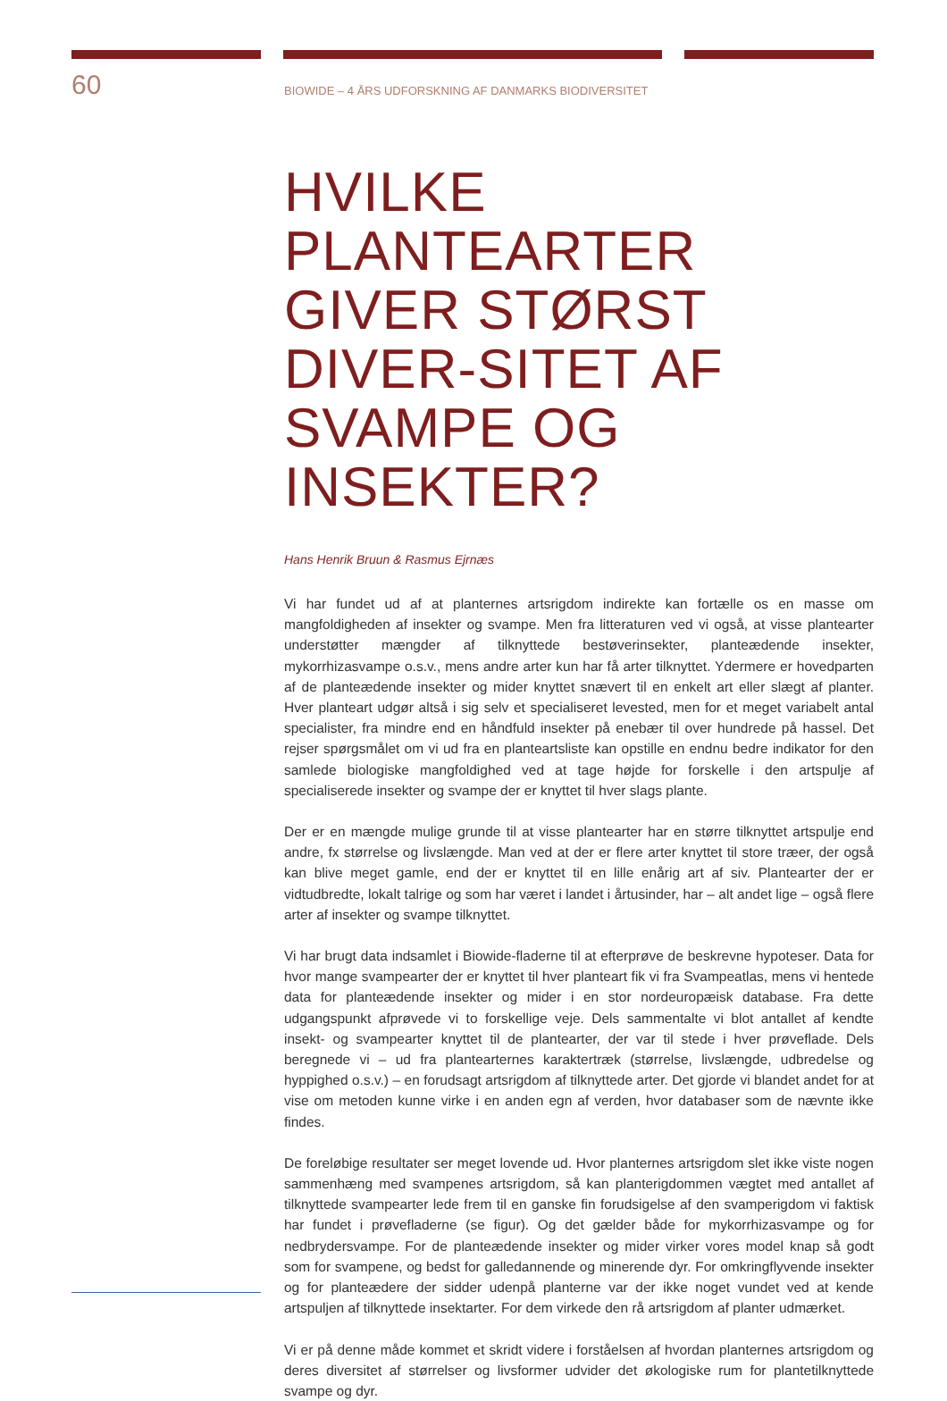60
BIOWIDE – 4 ÅRS UDFORSKNING AF DANMARKS BIODIVERSITET
HVILKE PLANTEARTER GIVER STØRST DIVER-SITET AF SVAMPE OG INSEKTER?
Hans Henrik Bruun & Rasmus Ejrnæs
Vi har fundet ud af at planternes artsrigdom indirekte kan fortælle os en masse om mangfoldigheden af insekter og svampe. Men fra litteraturen ved vi også, at visse plantearter understøtter mængder af tilknyttede bestøverinsekter, planteædende insekter, mykorrhizasvampe o.s.v., mens andre arter kun har få arter tilknyttet. Ydermere er hovedparten af de planteædende insekter og mider knyttet snævert til en enkelt art eller slægt af planter. Hver planteart udgør altså i sig selv et specialiseret levested, men for et meget variabelt antal specialister, fra mindre end en håndfuld insekter på enebær til over hundrede på hassel. Det rejser spørgsmålet om vi ud fra en planteartsliste kan opstille en endnu bedre indikator for den samlede biologiske mangfoldighed ved at tage højde for forskelle i den artspulje af specialiserede insekter og svampe der er knyttet til hver slags plante.
Der er en mængde mulige grunde til at visse plantearter har en større tilknyttet artspulje end andre, fx størrelse og livslængde. Man ved at der er flere arter knyttet til store træer, der også kan blive meget gamle, end der er knyttet til en lille enårig art af siv. Plantearter der er vidtudbredte, lokalt talrige og som har været i landet i årtusinder, har – alt andet lige – også flere arter af insekter og svampe tilknyttet.
Vi har brugt data indsamlet i Biowide-fladerne til at efterprøve de beskrevne hypoteser. Data for hvor mange svampearter der er knyttet til hver planteart fik vi fra Svampeatlas, mens vi hentede data for planteædende insekter og mider i en stor nordeuropæisk database. Fra dette udgangspunkt afprøvede vi to forskellige veje. Dels sammentalte vi blot antallet af kendte insekt- og svampearter knyttet til de plantearter, der var til stede i hver prøveflade. Dels beregnede vi – ud fra plantearternes karaktertræk (størrelse, livslængde, udbredelse og hyppighed o.s.v.) – en forudsagt artsrigdom af tilknyttede arter. Det gjorde vi blandet andet for at vise om metoden kunne virke i en anden egn af verden, hvor databaser som de nævnte ikke findes.
De foreløbige resultater ser meget lovende ud. Hvor planternes artsrigdom slet ikke viste nogen sammenhæng med svampenes artsrigdom, så kan planterigdommen vægtet med antallet af tilknyttede svampearter lede frem til en ganske fin forudsigelse af den svamperigdom vi faktisk har fundet i prøvefladerne (se figur). Og det gælder både for mykorrhizasvampe og for nedbrydersvampe. For de planteædende insekter og mider virker vores model knap så godt som for svampene, og bedst for galledannende og minerende dyr. For omkringflyvende insekter og for planteædere der sidder udenpå planterne var der ikke noget vundet ved at kende artspuljen af tilknyttede insektarter. For dem virkede den rå artsrigdom af planter udmærket.
Vi er på denne måde kommet et skridt videre i forståelsen af hvordan planternes artsrigdom og deres diversitet af størrelser og livsformer udvider det økologiske rum for plantetilknyttede svampe og dyr.